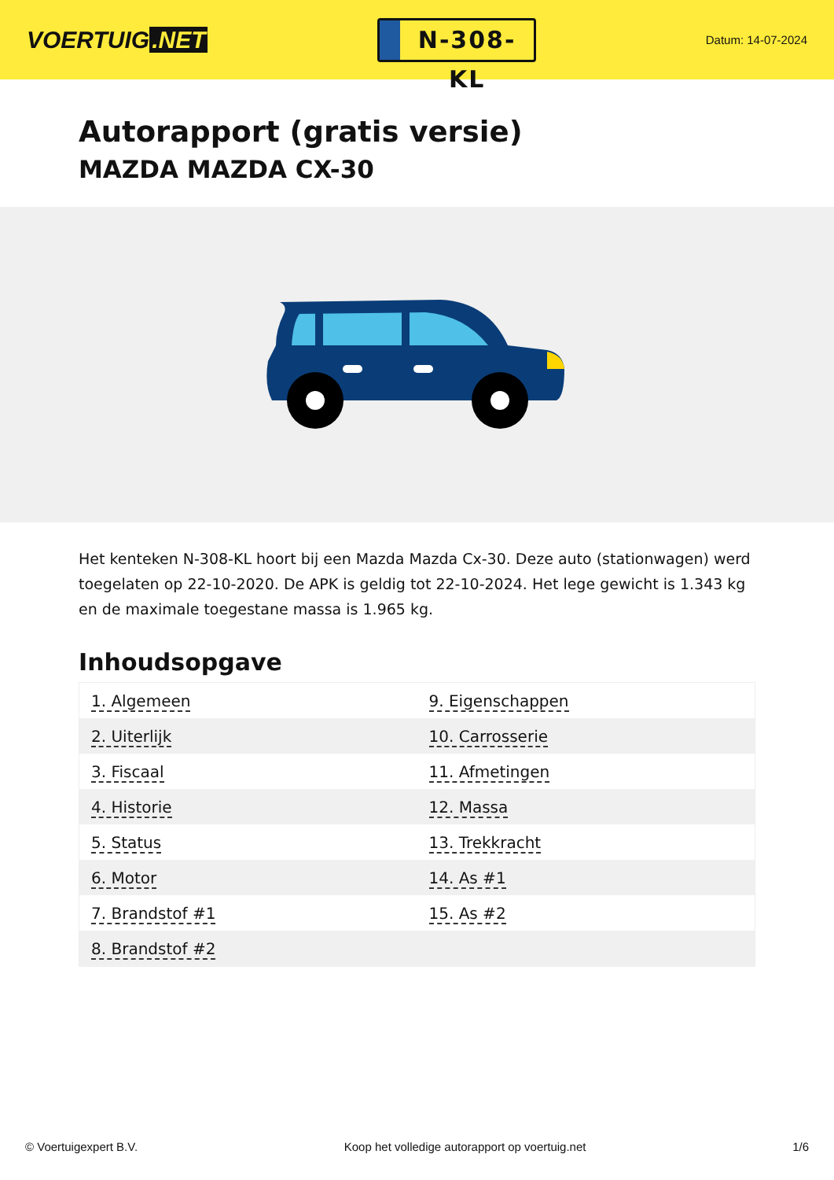VOERTUIG.NET
N-308-KL
Datum: 14-07-2024
Autorapport (gratis versie)
MAZDA MAZDA CX-30
Het kenteken N-308-KL hoort bij een Mazda Mazda Cx-30. Deze auto (stationwagen) werd toegelaten op 22-10-2020. De APK is geldig tot 22-10-2024. Het lege gewicht is 1.343 kg en de maximale toegestane massa is 1.965 kg.
Inhoudsopgave
| 1. Algemeen | 9. Eigenschappen |
| 2. Uiterlijk | 10. Carrosserie |
| 3. Fiscaal | 11. Afmetingen |
| 4. Historie | 12. Massa |
| 5. Status | 13. Trekkracht |
| 6. Motor | 14. As #1 |
| 7. Brandstof #1 | 15. As #2 |
| 8. Brandstof #2 | |
© Voertuigexpert B.V. Koop het volledige autorapport op voertuig.net 1/6